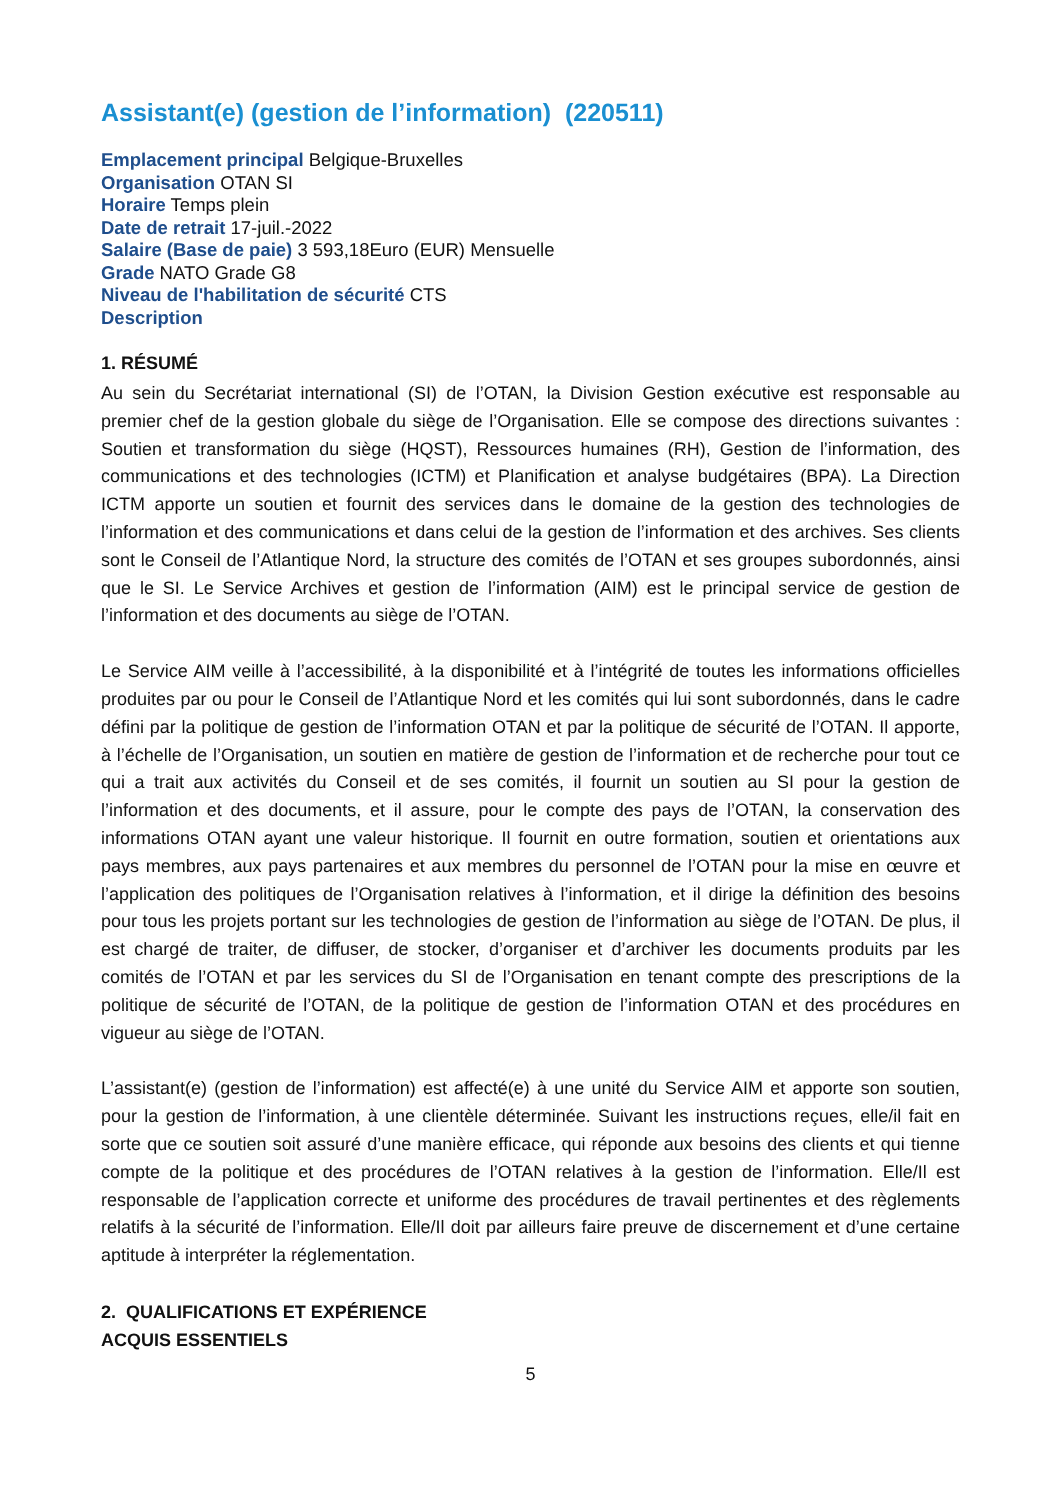Assistant(e) (gestion de l’information) (220511)
Emplacement principal Belgique-Bruxelles
Organisation OTAN SI
Horaire Temps plein
Date de retrait 17-juil.-2022
Salaire (Base de paie) 3 593,18Euro (EUR) Mensuelle
Grade NATO Grade G8
Niveau de l'habilitation de sécurité CTS
Description
1. RÉSUMÉ
Au sein du Secrétariat international (SI) de l’OTAN, la Division Gestion exécutive est responsable au premier chef de la gestion globale du siège de l’Organisation. Elle se compose des directions suivantes : Soutien et transformation du siège (HQST), Ressources humaines (RH), Gestion de l’information, des communications et des technologies (ICTM) et Planification et analyse budgétaires (BPA). La Direction ICTM apporte un soutien et fournit des services dans le domaine de la gestion des technologies de l’information et des communications et dans celui de la gestion de l’information et des archives. Ses clients sont le Conseil de l’Atlantique Nord, la structure des comités de l’OTAN et ses groupes subordonnés, ainsi que le SI. Le Service Archives et gestion de l’information (AIM) est le principal service de gestion de l’information et des documents au siège de l’OTAN.
Le Service AIM veille à l’accessibilité, à la disponibilité et à l’intégrité de toutes les informations officielles produites par ou pour le Conseil de l’Atlantique Nord et les comités qui lui sont subordonnés, dans le cadre défini par la politique de gestion de l’information OTAN et par la politique de sécurité de l’OTAN. Il apporte, à l’échelle de l’Organisation, un soutien en matière de gestion de l’information et de recherche pour tout ce qui a trait aux activités du Conseil et de ses comités, il fournit un soutien au SI pour la gestion de l’information et des documents, et il assure, pour le compte des pays de l’OTAN, la conservation des informations OTAN ayant une valeur historique. Il fournit en outre formation, soutien et orientations aux pays membres, aux pays partenaires et aux membres du personnel de l’OTAN pour la mise en œuvre et l’application des politiques de l’Organisation relatives à l’information, et il dirige la définition des besoins pour tous les projets portant sur les technologies de gestion de l’information au siège de l’OTAN. De plus, il est chargé de traiter, de diffuser, de stocker, d’organiser et d’archiver les documents produits par les comités de l’OTAN et par les services du SI de l’Organisation en tenant compte des prescriptions de la politique de sécurité de l’OTAN, de la politique de gestion de l’information OTAN et des procédures en vigueur au siège de l’OTAN.
L’assistant(e) (gestion de l’information) est affecté(e) à une unité du Service AIM et apporte son soutien, pour la gestion de l’information, à une clientèle déterminée. Suivant les instructions reçues, elle/il fait en sorte que ce soutien soit assuré d’une manière efficace, qui réponde aux besoins des clients et qui tienne compte de la politique et des procédures de l’OTAN relatives à la gestion de l’information. Elle/Il est responsable de l’application correcte et uniforme des procédures de travail pertinentes et des règlements relatifs à la sécurité de l’information. Elle/Il doit par ailleurs faire preuve de discernement et d’une certaine aptitude à interpréter la réglementation.
2. QUALIFICATIONS ET EXPÉRIENCE
ACQUIS ESSENTIELS
5